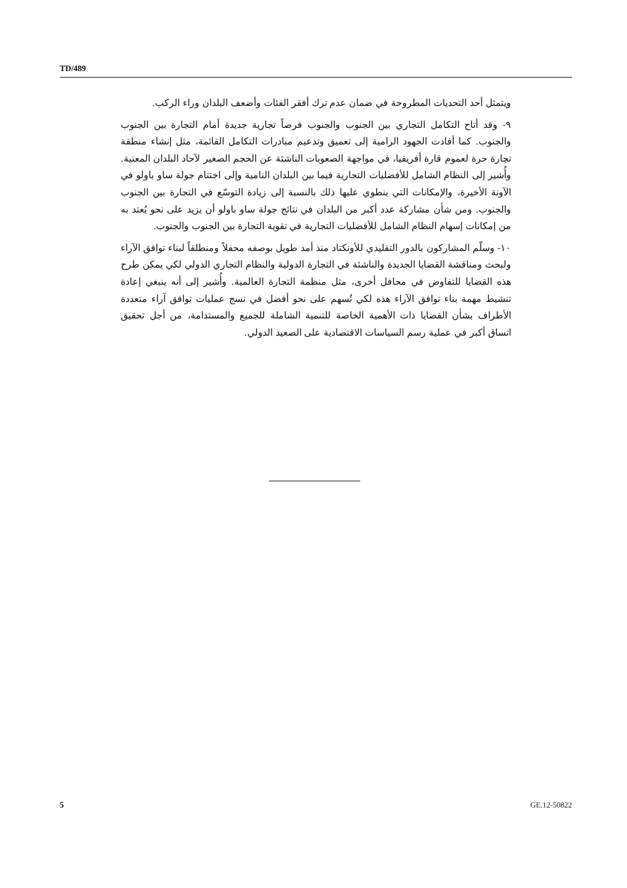TD/489
ويتمثل أحد التحديات المطروحة في ضمان عدم ترك أفقر الفئات وأضعف البلدان وراء الركب.
٩- وقد أتاح التكامل التجاري بين الجنوب والجنوب فرصاً تجارية جديدة أمام التجارة بين الجنوب والجنوب. كما أفادت الجهود الرامية إلى تعميق وتدعيم مبادرات التكامل القائمة، مثل إنشاء منطقة تجارة حرة لعموم قارة أفريقيا، في مواجهة الصعوبات الناشئة عن الحجم الصغير لآحاد البلدان المعنية. وأُشير إلى النظام الشامل للأفضليات التجارية فيما بين البلدان النامية وإلى اختتام جولة ساو باولو في الآونة الأخيرة، والإمكانات التي ينطوي عليها ذلك بالنسبة إلى زيادة التوسّع في التجارة بين الجنوب والجنوب. ومن شأن مشاركة عدد أكبر من البلدان في نتائج جولة ساو باولو أن يزيد على نحو يُعتد به من إمكانات إسهام النظام الشامل للأفضليات التجارية في تقوية التجارة بين الجنوب والجنوب.
١٠- وسلّم المشاركون بالدور التقليدي للأونكتاد منذ أمد طويل بوصفه محفلاً ومنطلقاً لبناء توافق الآراء ولبحث ومناقشة القضايا الجديدة والناشئة في التجارة الدولية والنظام التجاري الدولي لكي يمكن طرح هذه القضايا للتفاوض في محافل أخرى، مثل منظمة التجارة العالمية. وأُشير إلى أنه ينبغي إعادة تنشيط مهمة بناء توافق الآراء هذه لكي تُسهم على نحو أفضل في نسج عمليات توافق آراء متعددة الأطراف بشأن القضايا ذات الأهمية الخاصة للتنمية الشاملة للجميع والمستدامة، من أجل تحقيق اتساق أكبر في عملية رسم السياسات الاقتصادية على الصعيد الدولي.
5 GE.12-50822